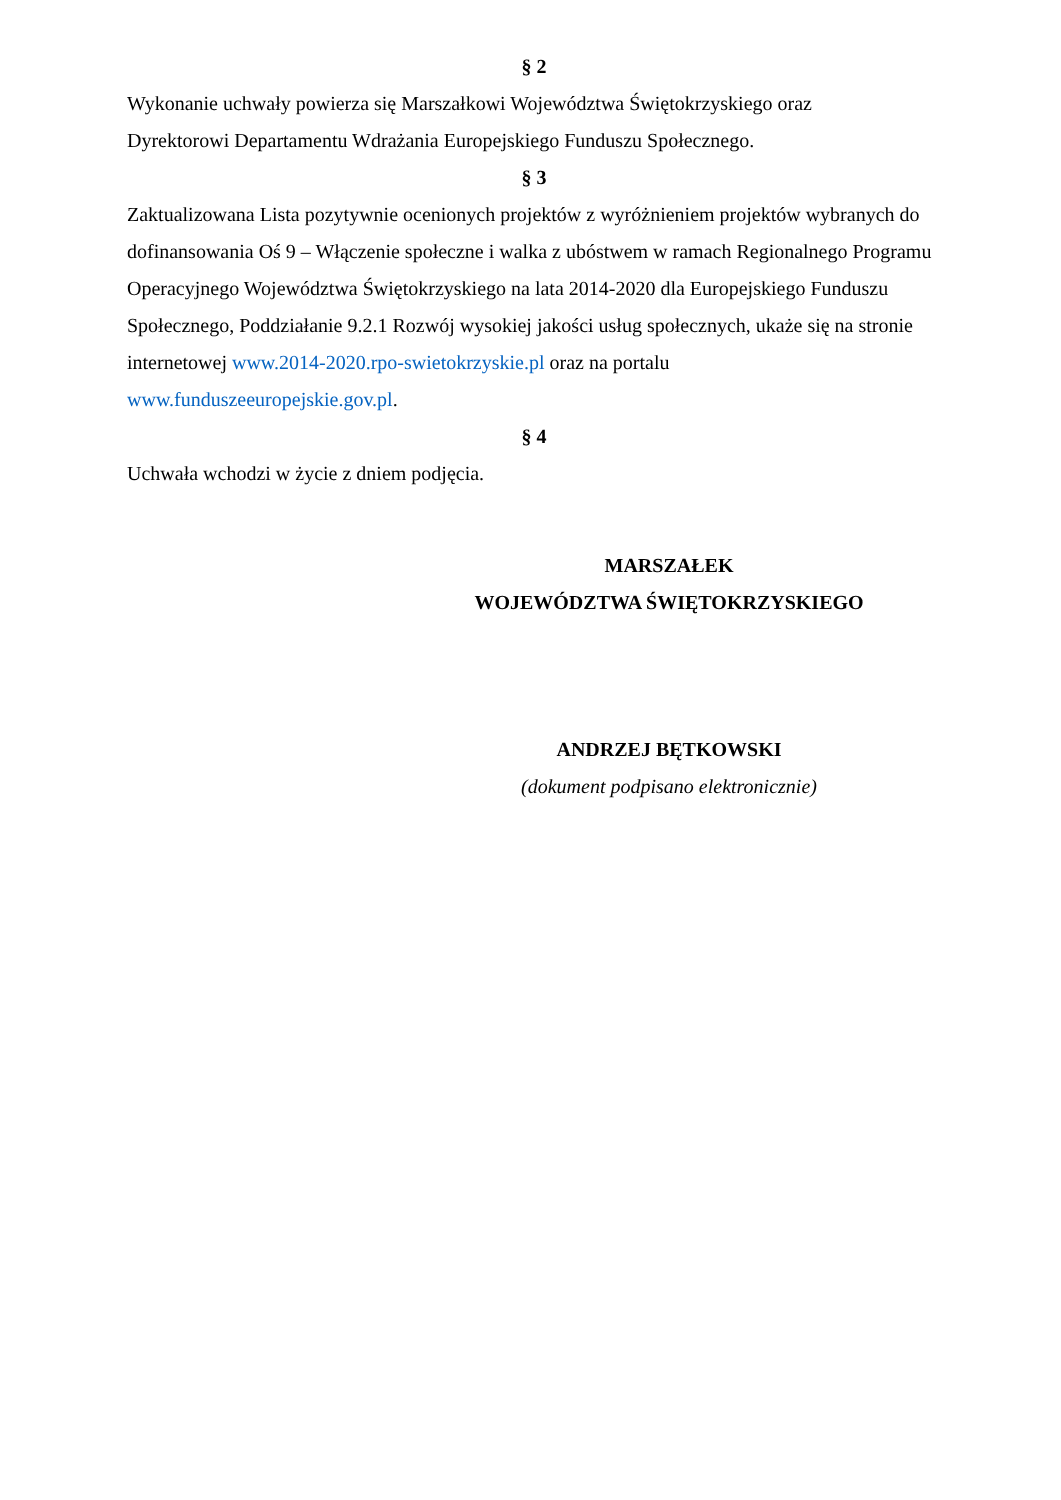§ 2
Wykonanie uchwały powierza się Marszałkowi Województwa Świętokrzyskiego oraz
Dyrektorowi Departamentu Wdrażania Europejskiego Funduszu Społecznego.
§ 3
Zaktualizowana Lista pozytywnie ocenionych projektów z wyróżnieniem projektów wybranych do dofinansowania Oś 9 – Włączenie społeczne i walka z ubóstwem w ramach Regionalnego Programu Operacyjnego Województwa Świętokrzyskiego na lata 2014-2020 dla Europejskiego Funduszu Społecznego, Poddziałanie 9.2.1 Rozwój wysokiej jakości usług społecznych, ukaże się na stronie internetowej www.2014-2020.rpo-swietokrzyskie.pl oraz na portalu www.funduszeeuropejskie.gov.pl.
§ 4
Uchwała wchodzi w życie z dniem podjęcia.
MARSZAŁEK
WOJEWÓDZTWA ŚWIĘTOKRZYSKIEGO
ANDRZEJ BĘTKOWSKI
(dokument podpisano elektronicznie)